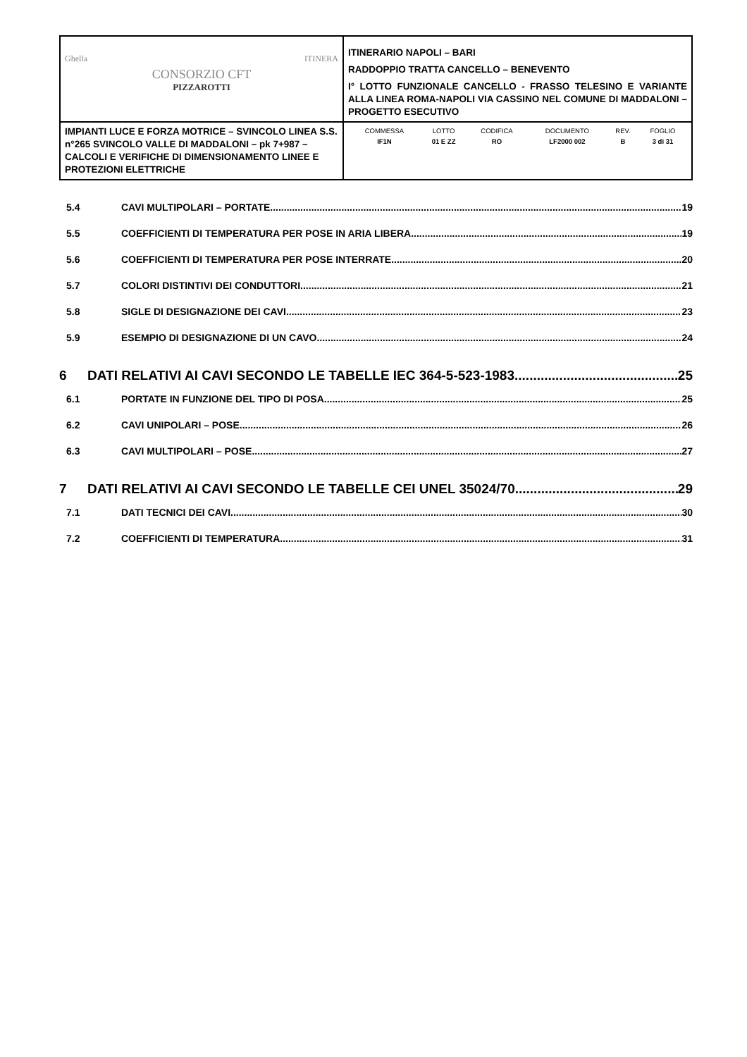| Ghella ITINERA CONSORZIO CFT PIZZAROTTI | ITINERARIO NAPOLI – BARI RADDOPPIO TRATTA CANCELLO – BENEVENTO I° LOTTO FUNZIONALE CANCELLO - FRASSO TELESINO E VARIANTE ALLA LINEA ROMA-NAPOLI VIA CASSINO NEL COMUNE DI MADDALONI – PROGETTO ESECUTIVO |
| IMPIANTI LUCE E FORZA MOTRICE – SVINCOLO LINEA S.S. n°265 SVINCOLO VALLE DI MADDALONI – pk 7+987 –CALCOLI E VERIFICHE DI DIMENSIONAMENTO LINEE E PROTEZIONI ELETTRICHE | / COMMESSA / LOTTO / CODIFICA / DOCUMENTO / REV. / FOGLIO / / IF1N / 01 E ZZ / RO / LF2000 002 / B / 3 di 31 / |
5.4 CAVI MULTIPOLARI – PORTATE 19
5.5 COEFFICIENTI DI TEMPERATURA PER POSE IN ARIA LIBERA 19
5.6 COEFFICIENTI DI TEMPERATURA PER POSE INTERRATE 20
5.7 COLORI DISTINTIVI DEI CONDUTTORI 21
5.8 SIGLE DI DESIGNAZIONE DEI CAVI 23
5.9 ESEMPIO DI DESIGNAZIONE DI UN CAVO 24
6 DATI RELATIVI AI CAVI SECONDO LE TABELLE IEC 364-5-523-1983 25
6.1 PORTATE IN FUNZIONE DEL TIPO DI POSA 25
6.2 CAVI UNIPOLARI – POSE 26
6.3 CAVI MULTIPOLARI – POSE 27
7 DATI RELATIVI AI CAVI SECONDO LE TABELLE CEI UNEL 35024/70 29
7.1 DATI TECNICI DEI CAVI 30
7.2 COEFFICIENTI DI TEMPERATURA 31